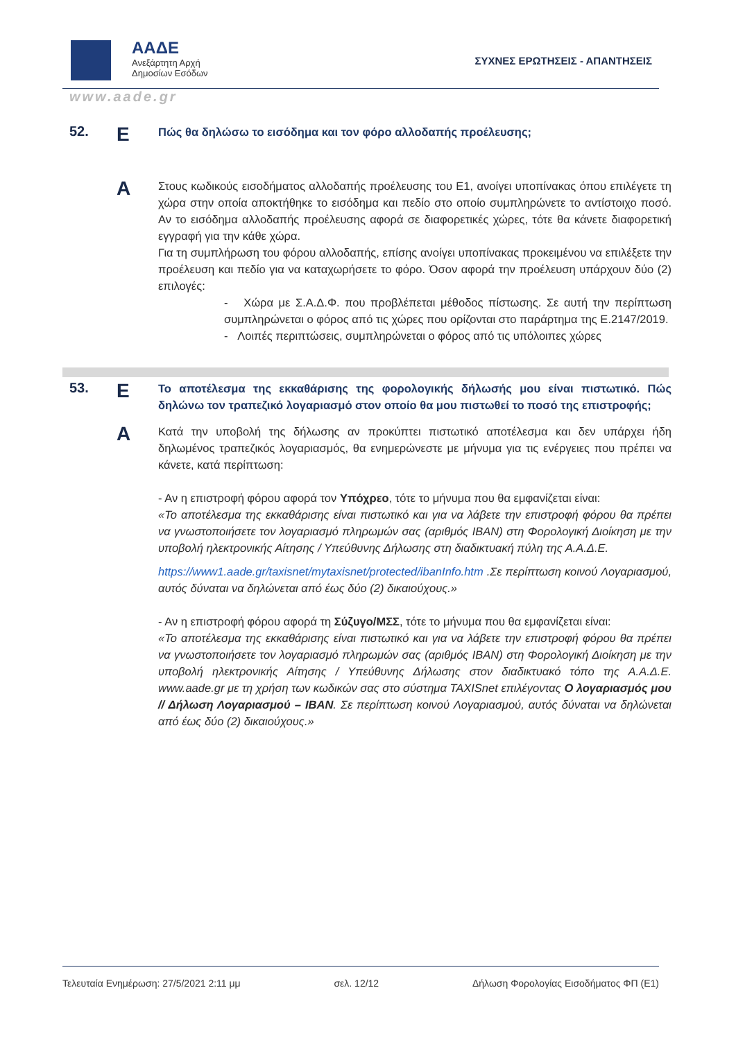ΑΑΔΕ
Ανεξάρτητη Αρχή
Δημοσίων Εσόδων
ΣΥΧΝΕΣ ΕΡΩΤΗΣΕΙΣ - ΑΠΑΝΤΗΣΕΙΣ
www.aade.gr
52.
Ε
Πώς θα δηλώσω το εισόδημα και τον φόρο αλλοδαπής προέλευσης;
Α
Στους κωδικούς εισοδήματος αλλοδαπής προέλευσης του Ε1, ανοίγει υποπίνακας όπου επιλέγετε τη χώρα στην οποία αποκτήθηκε το εισόδημα και πεδίο στο οποίο συμπληρώνετε το αντίστοιχο ποσό. Αν το εισόδημα αλλοδαπής προέλευσης αφορά σε διαφορετικές χώρες, τότε θα κάνετε διαφορετική εγγραφή για την κάθε χώρα.
Για τη συμπλήρωση του φόρου αλλοδαπής, επίσης ανοίγει υποπίνακας προκειμένου να επιλέξετε την προέλευση και πεδίο για να καταχωρήσετε το φόρο. Όσον αφορά την προέλευση υπάρχουν δύο (2) επιλογές:
- Χώρα με Σ.Α.Δ.Φ. που προβλέπεται μέθοδος πίστωσης. Σε αυτή την περίπτωση συμπληρώνεται ο φόρος από τις χώρες που ορίζονται στο παράρτημα της Ε.2147/2019.
- Λοιπές περιπτώσεις, συμπληρώνεται ο φόρος από τις υπόλοιπες χώρες
53.
Ε
Το αποτέλεσμα της εκκαθάρισης της φορολογικής δήλωσής μου είναι πιστωτικό. Πώς δηλώνω τον τραπεζικό λογαριασμό στον οποίο θα μου πιστωθεί το ποσό της επιστροφής;
Α
Κατά την υποβολή της δήλωσης αν προκύπτει πιστωτικό αποτέλεσμα και δεν υπάρχει ήδη δηλωμένος τραπεζικός λογαριασμός, θα ενημερώνεστε με μήνυμα για τις ενέργειες που πρέπει να κάνετε, κατά περίπτωση:
- Αν η επιστροφή φόρου αφορά τον Υπόχρεο, τότε το μήνυμα που θα εμφανίζεται είναι:
«Το αποτέλεσμα της εκκαθάρισης είναι πιστωτικό και για να λάβετε την επιστροφή φόρου θα πρέπει να γνωστοποιήσετε τον λογαριασμό πληρωμών σας (αριθμός IBAN) στη Φορολογική Διοίκηση με την υποβολή ηλεκτρονικής Αίτησης / Υπεύθυνης Δήλωσης στη διαδικτυακή πύλη της Α.Α.Δ.Ε.
https://www1.aade.gr/taxisnet/mytaxisnet/protected/ibanInfo.htm .Σε περίπτωση κοινού Λογαριασμού, αυτός δύναται να δηλώνεται από έως δύο (2) δικαιούχους.»
- Αν η επιστροφή φόρου αφορά τη Σύζυγο/ΜΣΣ, τότε το μήνυμα που θα εμφανίζεται είναι:
«Το αποτέλεσμα της εκκαθάρισης είναι πιστωτικό και για να λάβετε την επιστροφή φόρου θα πρέπει να γνωστοποιήσετε τον λογαριασμό πληρωμών σας (αριθμός IBAN) στη Φορολογική Διοίκηση με την υποβολή ηλεκτρονικής Αίτησης / Υπεύθυνης Δήλωσης στον διαδικτυακό τόπο της Α.Α.Δ.Ε. www.aade.gr με τη χρήση των κωδικών σας στο σύστημα TAXISnet επιλέγοντας Ο λογαριασμός μου // Δήλωση Λογαριασμού – IBAN. Σε περίπτωση κοινού Λογαριασμού, αυτός δύναται να δηλώνεται από έως δύο (2) δικαιούχους.»
Τελευταία Ενημέρωση: 27/5/2021 2:11 μμ σελ. 12/12 Δήλωση Φορολογίας Εισοδήματος ΦΠ (Ε1)